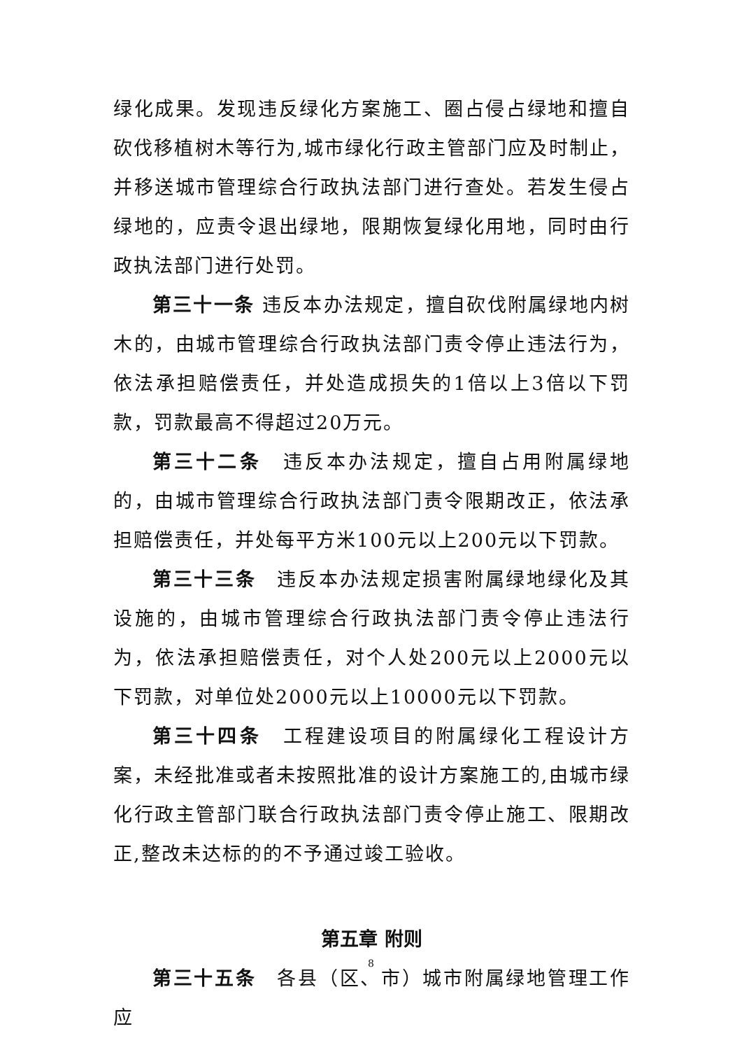绿化成果。发现违反绿化方案施工、圈占侵占绿地和擅自砍伐移植树木等行为,城市绿化行政主管部门应及时制止，并移送城市管理综合行政执法部门进行查处。若发生侵占绿地的，应责令退出绿地，限期恢复绿化用地，同时由行政执法部门进行处罚。
第三十一条 违反本办法规定，擅自砍伐附属绿地内树木的，由城市管理综合行政执法部门责令停止违法行为，依法承担赔偿责任，并处造成损失的1倍以上3倍以下罚款，罚款最高不得超过20万元。
第三十二条　违反本办法规定，擅自占用附属绿地的，由城市管理综合行政执法部门责令限期改正，依法承担赔偿责任，并处每平方米100元以上200元以下罚款。
第三十三条　违反本办法规定损害附属绿地绿化及其设施的，由城市管理综合行政执法部门责令停止违法行为，依法承担赔偿责任，对个人处200元以上2000元以下罚款，对单位处2000元以上10000元以下罚款。
第三十四条　工程建设项目的附属绿化工程设计方案，未经批准或者未按照批准的设计方案施工的,由城市绿化行政主管部门联合行政执法部门责令停止施工、限期改正,整改未达标的的不予通过竣工验收。
第五章 附则
第三十五条　各县（区、市）城市附属绿地管理工作应
8